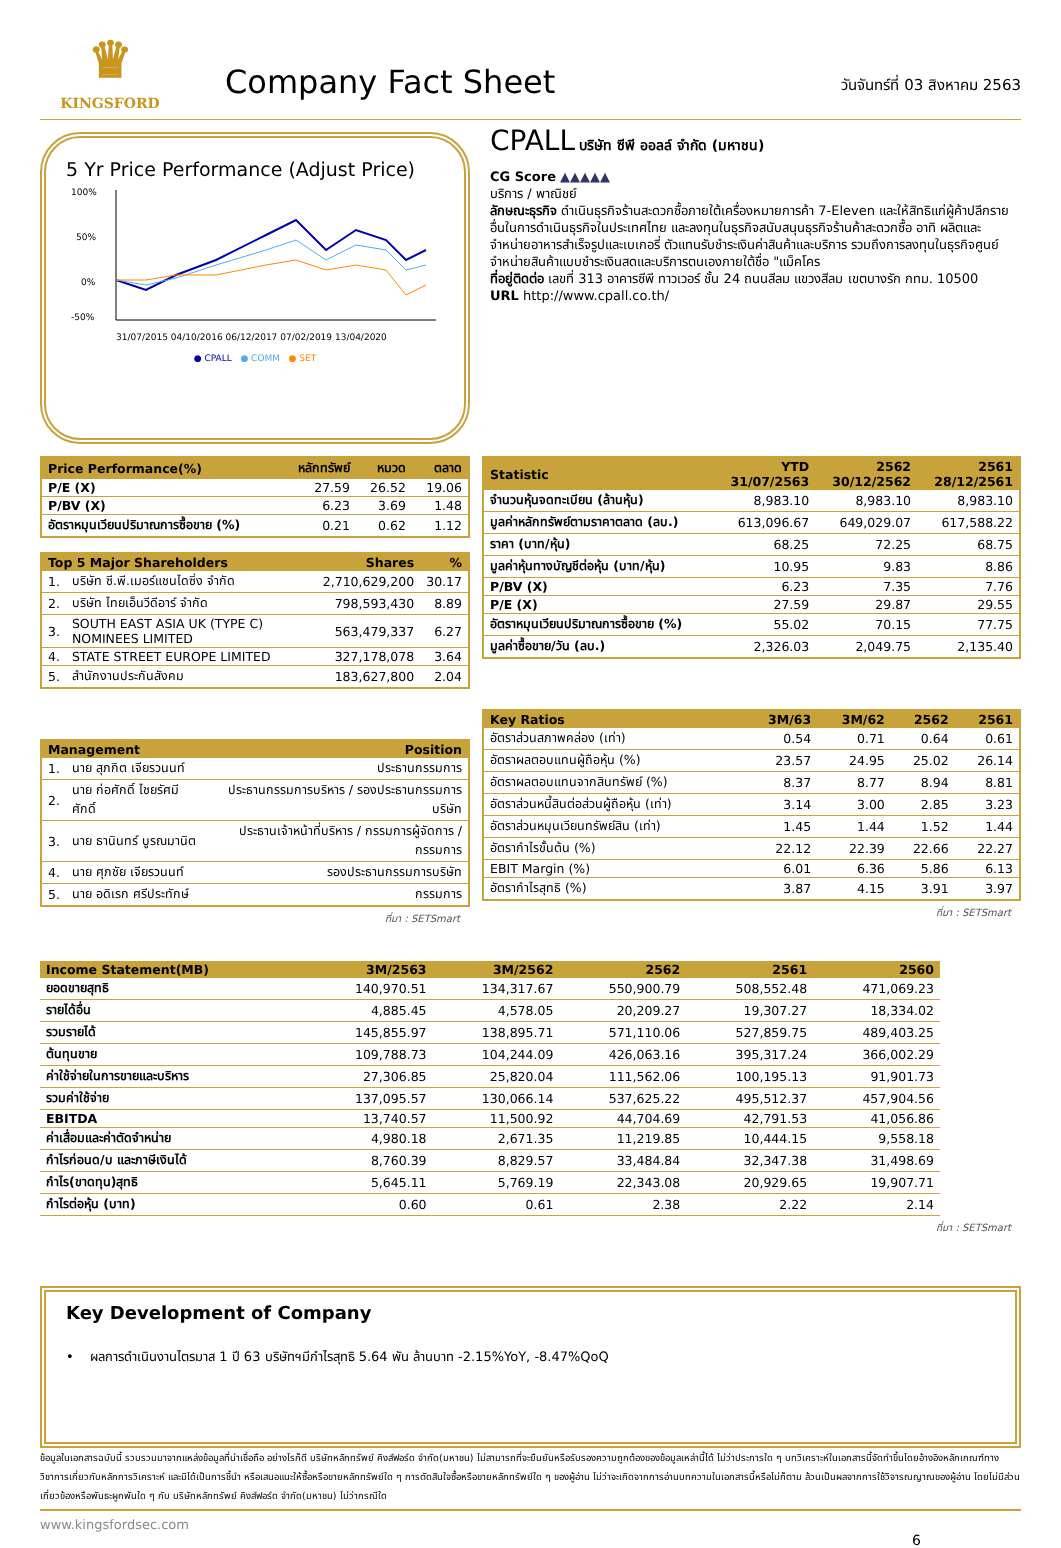♛
KINGSFORD
Company Fact Sheet
วันจันทร์ที่ 03 สิงหาคม 2563
5 Yr Price Performance (Adjust Price)
100%
50%
0%
-50%
31/07/2015 04/10/2016 06/12/2017 07/02/2019 13/04/2020
● CPALL ● COMM ● SET
CPALL บริษัท ซีพี ออลล์ จำกัด (มหาชน)
CG Score ▲▲▲▲▲
บริการ / พาณิชย์
ลักษณะธุรกิจ ดำเนินธุรกิจร้านสะดวกซื้อภายใต้เครื่องหมายการค้า 7-Eleven และให้สิทธิแก่ผู้ค้าปลีกรายอื่นในการดำเนินธุรกิจในประเทศไทย และลงทุนในธุรกิจสนับสนุนธุรกิจร้านค้าสะดวกซื้อ อาทิ ผลิตและจำหน่ายอาหารสำเร็จรูปและเบเกอรี่ ตัวแทนรับชำระเงินค่าสินค้าและบริการ รวมถึงการลงทุนในธุรกิจศูนย์จำหน่ายสินค้าแบบชำระเงินสดและบริการตนเองภายใต้ชื่อ "แม็คโคร
ที่อยู่ติดต่อ เลขที่ 313 อาคารซีพี ทาวเวอร์ ชั้น 24 ถนนสีลม แขวงสีลม เขตบางรัก กทม. 10500
URL http://www.cpall.co.th/
| Price Performance(%) | หลักทรัพย์ | หมวด | ตลาด |
| --- | --- | --- | --- |
| P/E (X) | 27.59 | 26.52 | 19.06 |
| P/BV (X) | 6.23 | 3.69 | 1.48 |
| อัตราหมุนเวียนปริมาณการซื้อขาย (%) | 0.21 | 0.62 | 1.12 |
| Top 5 Major Shareholders | | Shares | % |
| --- | --- | --- | --- |
| 1. | บริษัท ซี.พี.เมอร์แชนไดซิ่ง จำกัด | 2,710,629,200 | 30.17 |
| 2. | บริษัท ไทยเอ็นวีดีอาร์ จำกัด | 798,593,430 | 8.89 |
| 3. | SOUTH EAST ASIA UK (TYPE C) NOMINEES LIMITED | 563,479,337 | 6.27 |
| 4. | STATE STREET EUROPE LIMITED | 327,178,078 | 3.64 |
| 5. | สำนักงานประกันสังคม | 183,627,800 | 2.04 |
| Management | | Position |
| --- | --- | --- |
| 1. | นาย สุภกิต เจียรวนนท์ | ประธานกรรมการ |
| 2. | นาย ก่อศักดิ์ ไชยรัศมีศักดิ์ | ประธานกรรมการบริหาร / รองประธานกรรมการบริษัท |
| 3. | นาย ธานินทร์ บูรณมานิต | ประธานเจ้าหน้าที่บริหาร / กรรมการผู้จัดการ / กรรมการ |
| 4. | นาย ศุภชัย เจียรวนนท์ | รองประธานกรรมการบริษัท |
| 5. | นาย อดิเรก ศรีประทักษ์ | กรรมการ |
ที่มา : SETSmart
| Statistic | YTD 31/07/2563 | 2562 30/12/2562 | 2561 28/12/2561 |
| --- | --- | --- | --- |
| จำนวนหุ้นจดทะเบียน (ล้านหุ้น) | 8,983.10 | 8,983.10 | 8,983.10 |
| มูลค่าหลักทรัพย์ตามราคาตลาด (ลบ.) | 613,096.67 | 649,029.07 | 617,588.22 |
| ราคา (บาท/หุ้น) | 68.25 | 72.25 | 68.75 |
| มูลค่าหุ้นทางบัญชีต่อหุ้น (บาท/หุ้น) | 10.95 | 9.83 | 8.86 |
| P/BV (X) | 6.23 | 7.35 | 7.76 |
| P/E (X) | 27.59 | 29.87 | 29.55 |
| อัตราหมุนเวียนปริมาณการซื้อขาย (%) | 55.02 | 70.15 | 77.75 |
| มูลค่าซื้อขาย/วัน (ลบ.) | 2,326.03 | 2,049.75 | 2,135.40 |
| Key Ratios | 3M/63 | 3M/62 | 2562 | 2561 |
| --- | --- | --- | --- | --- |
| อัตราส่วนสภาพคล่อง (เท่า) | 0.54 | 0.71 | 0.64 | 0.61 |
| อัตราผลตอบแทนผู้ถือหุ้น (%) | 23.57 | 24.95 | 25.02 | 26.14 |
| อัตราผลตอบแทนจากสินทรัพย์ (%) | 8.37 | 8.77 | 8.94 | 8.81 |
| อัตราส่วนหนี้สินต่อส่วนผู้ถือหุ้น (เท่า) | 3.14 | 3.00 | 2.85 | 3.23 |
| อัตราส่วนหมุนเวียนทรัพย์สิน (เท่า) | 1.45 | 1.44 | 1.52 | 1.44 |
| อัตรากำไรขั้นต้น (%) | 22.12 | 22.39 | 22.66 | 22.27 |
| EBIT Margin (%) | 6.01 | 6.36 | 5.86 | 6.13 |
| อัตรากำไรสุทธิ (%) | 3.87 | 4.15 | 3.91 | 3.97 |
ที่มา : SETSmart
| Income Statement(MB) | 3M/2563 | 3M/2562 | 2562 | 2561 | 2560 |
| --- | --- | --- | --- | --- | --- |
| ยอดขายสุทธิ | 140,970.51 | 134,317.67 | 550,900.79 | 508,552.48 | 471,069.23 |
| รายได้อื่น | 4,885.45 | 4,578.05 | 20,209.27 | 19,307.27 | 18,334.02 |
| รวมรายได้ | 145,855.97 | 138,895.71 | 571,110.06 | 527,859.75 | 489,403.25 |
| ต้นทุนขาย | 109,788.73 | 104,244.09 | 426,063.16 | 395,317.24 | 366,002.29 |
| ค่าใช้จ่ายในการขายและบริหาร | 27,306.85 | 25,820.04 | 111,562.06 | 100,195.13 | 91,901.73 |
| รวมค่าใช้จ่าย | 137,095.57 | 130,066.14 | 537,625.22 | 495,512.37 | 457,904.56 |
| EBITDA | 13,740.57 | 11,500.92 | 44,704.69 | 42,791.53 | 41,056.86 |
| ค่าเสื่อมและค่าตัดจำหน่าย | 4,980.18 | 2,671.35 | 11,219.85 | 10,444.15 | 9,558.18 |
| กำไรก่อนด/บ และภาษีเงินได้ | 8,760.39 | 8,829.57 | 33,484.84 | 32,347.38 | 31,498.69 |
| กำไร(ขาดทุน)สุทธิ | 5,645.11 | 5,769.19 | 22,343.08 | 20,929.65 | 19,907.71 |
| กำไรต่อหุ้น (บาท) | 0.60 | 0.61 | 2.38 | 2.22 | 2.14 |
ที่มา : SETSmart
Key Development of Company
• ผลการดำเนินงานไตรมาส 1 ปี 63 บริษัทฯมีกำไรสุทธิ 5.64 พัน ล้านบาท -2.15%YoY, -8.47%QoQ
ข้อมูลในเอกสารฉบับนี้ รวบรวมมาจากแหล่งข้อมูลที่น่าเชื่อถือ อย่างไรก็ดี บริษัทหลักทรัพย์ คิงส์ฟอร์ด จำกัด(มหาชน) ไม่สามารถที่จะยืนยันหรือรับรองความถูกต้องของข้อมูลเหล่านี้ได้ ไม่ว่าประการใด ๆ บทวิเคราะห์ในเอกสารนี้จัดทำขึ้นโดยอ้างอิงหลักเกณฑ์ทางวิชาการเกี่ยวกับหลักการวิเคราะห์ และมิได้เป็นการชี้นำ หรือเสนอแนะให้ซื้อหรือขายหลักทรัพย์ใด ๆ การตัดสินใจซื้อหรือขายหลักทรัพย์ใด ๆ ของผู้อ่าน ไม่ว่าจะเกิดจากการอ่านบทความในเอกสารนี้หรือไม่ก็ตาม ล้วนเป็นผลจากการใช้วิจารณญาณของผู้อ่าน โดยไม่มีส่วนเกี่ยวข้องหรือพันธะผูกพันใด ๆ กับ บริษัทหลักทรัพย์ คิงส์ฟอร์ด จำกัด(มหาชน) ไม่ว่ากรณีใด
www.kingsfordsec.com
6